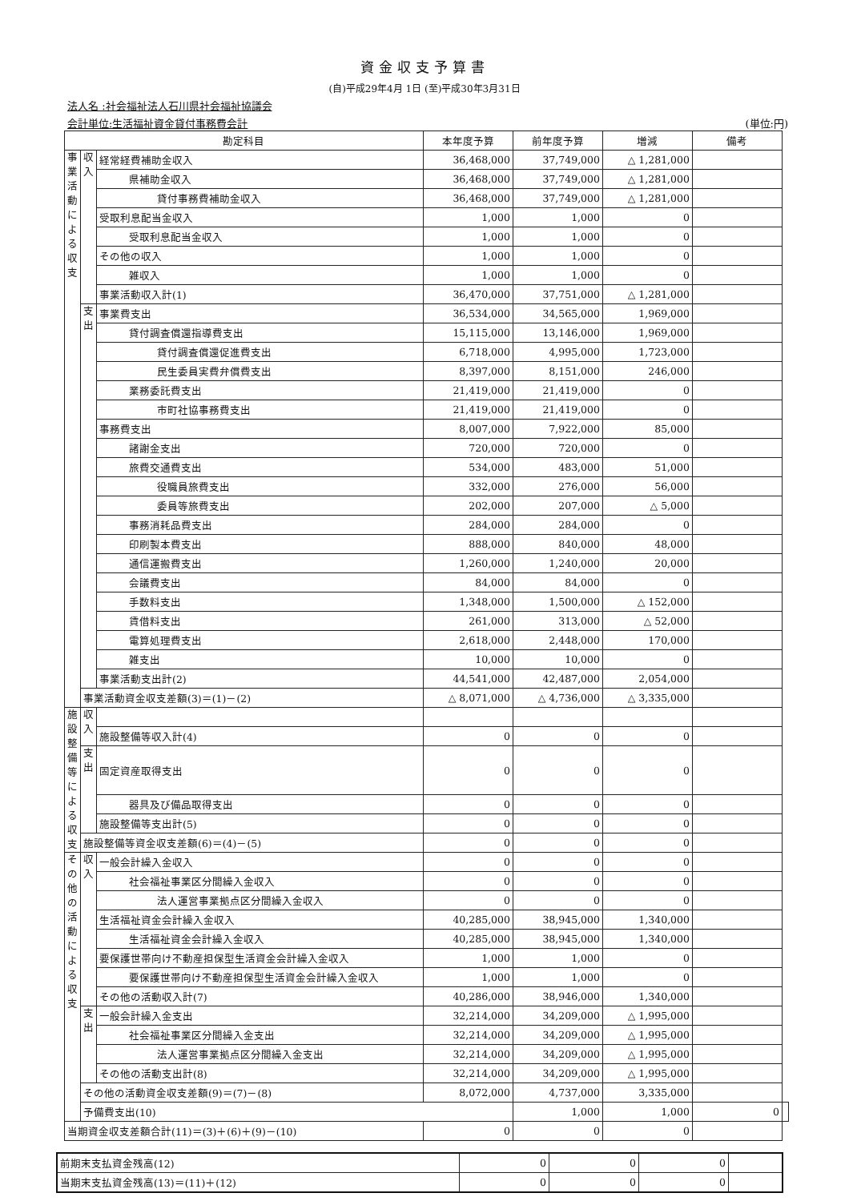資金収支予算書
(自)平成29年4月 1日 (至)平成30年3月31日
法人名 :社会福祉法人石川県社会福祉協議会
会計単位:生活福祉資金貸付事務費会計 (単位:円)
| 勘定科目 | | | 本年度予算 | 前年度予算 | 増減 | 備考 | |
| --- | --- | --- | --- | --- | --- | --- | --- |
| 事業活動による収支 | 収入 | 経常経費補助金収入 | 36,468,000 | 37,749,000 | △ 1,281,000 | | |
| | | 県補助金収入 | 36,468,000 | 37,749,000 | △ 1,281,000 | | |
| | | 貸付事務費補助金収入 | 36,468,000 | 37,749,000 | △ 1,281,000 | | |
| | | 受取利息配当金収入 | 1,000 | 1,000 | 0 | | |
| | | 受取利息配当金収入 | 1,000 | 1,000 | 0 | | |
| | | その他の収入 | 1,000 | 1,000 | 0 | | |
| | | 雑収入 | 1,000 | 1,000 | 0 | | |
| | | 事業活動収入計(1) | 36,470,000 | 37,751,000 | △ 1,281,000 | | |
| | 支出 | 事業費支出 | 36,534,000 | 34,565,000 | 1,969,000 | | |
| | | 貸付調査償還指導費支出 | 15,115,000 | 13,146,000 | 1,969,000 | | |
| | | 貸付調査償還促進費支出 | 6,718,000 | 4,995,000 | 1,723,000 | | |
| | | 民生委員実費弁償費支出 | 8,397,000 | 8,151,000 | 246,000 | | |
| | | 業務委託費支出 | 21,419,000 | 21,419,000 | 0 | | |
| | | 市町社協事務費支出 | 21,419,000 | 21,419,000 | 0 | | |
| | | 事務費支出 | 8,007,000 | 7,922,000 | 85,000 | | |
| | | 諸謝金支出 | 720,000 | 720,000 | 0 | | |
| | | 旅費交通費支出 | 534,000 | 483,000 | 51,000 | | |
| | | 役職員旅費支出 | 332,000 | 276,000 | 56,000 | | |
| | | 委員等旅費支出 | 202,000 | 207,000 | △ 5,000 | | |
| | | 事務消耗品費支出 | 284,000 | 284,000 | 0 | | |
| | | 印刷製本費支出 | 888,000 | 840,000 | 48,000 | | |
| | | 通信運搬費支出 | 1,260,000 | 1,240,000 | 20,000 | | |
| | | 会議費支出 | 84,000 | 84,000 | 0 | | |
| | | 手数料支出 | 1,348,000 | 1,500,000 | △ 152,000 | | |
| | | 賃借料支出 | 261,000 | 313,000 | △ 52,000 | | |
| | | 電算処理費支出 | 2,618,000 | 2,448,000 | 170,000 | | |
| | | 雑支出 | 10,000 | 10,000 | 0 | | |
| | | 事業活動支出計(2) | 44,541,000 | 42,487,000 | 2,054,000 | | |
| | 事業活動資金収支差額(3)＝(1)－(2) | | △ 8,071,000 | △ 4,736,000 | △ 3,335,000 | | |
| 施設整備等による収支 | 収入 | | | | | | |
| | | 施設整備等収入計(4) | 0 | 0 | 0 | | |
| | 支出 | 固定資産取得支出 | 0 | 0 | 0 | | |
| | | 器具及び備品取得支出 | 0 | 0 | 0 | | |
| | | 施設整備等支出計(5) | 0 | 0 | 0 | | |
| | 施設整備等資金収支差額(6)＝(4)－(5) | | 0 | 0 | 0 | | |
| その他の活動による収支 | 収入 | 一般会計繰入金収入 | 0 | 0 | 0 | | |
| | | 社会福祉事業区分間繰入金収入 | 0 | 0 | 0 | | |
| | | 法人運営事業拠点区分間繰入金収入 | 0 | 0 | 0 | | |
| | | 生活福祉資金会計繰入金収入 | 40,285,000 | 38,945,000 | 1,340,000 | | |
| | | 生活福祉資金会計繰入金収入 | 40,285,000 | 38,945,000 | 1,340,000 | | |
| | | 要保護世帯向け不動産担保型生活資金会計繰入金収入 | 1,000 | 1,000 | 0 | | |
| | | 要保護世帯向け不動産担保型生活資金会計繰入金収入 | 1,000 | 1,000 | 0 | | |
| | | その他の活動収入計(7) | 40,286,000 | 38,946,000 | 1,340,000 | | |
| | 支出 | 一般会計繰入金支出 | 32,214,000 | 34,209,000 | △ 1,995,000 | | |
| | | 社会福祉事業区分間繰入金支出 | 32,214,000 | 34,209,000 | △ 1,995,000 | | |
| | | 法人運営事業拠点区分間繰入金支出 | 32,214,000 | 34,209,000 | △ 1,995,000 | | |
| | | その他の活動支出計(8) | 32,214,000 | 34,209,000 | △ 1,995,000 | | |
| | その他の活動資金収支差額(9)＝(7)－(8) | | 8,072,000 | 4,737,000 | 3,335,000 | | |
| | 予備費支出(10) | | | 1,000 | 1,000 | 0 | |
| 当期資金収支差額合計(11)＝(3)＋(6)＋(9)－(10) | | | 0 | 0 | 0 | | |
| 前期末支払資金残高(12) | 0 | 0 | 0 | |
| 当期末支払資金残高(13)＝(11)＋(12) | 0 | 0 | 0 | |